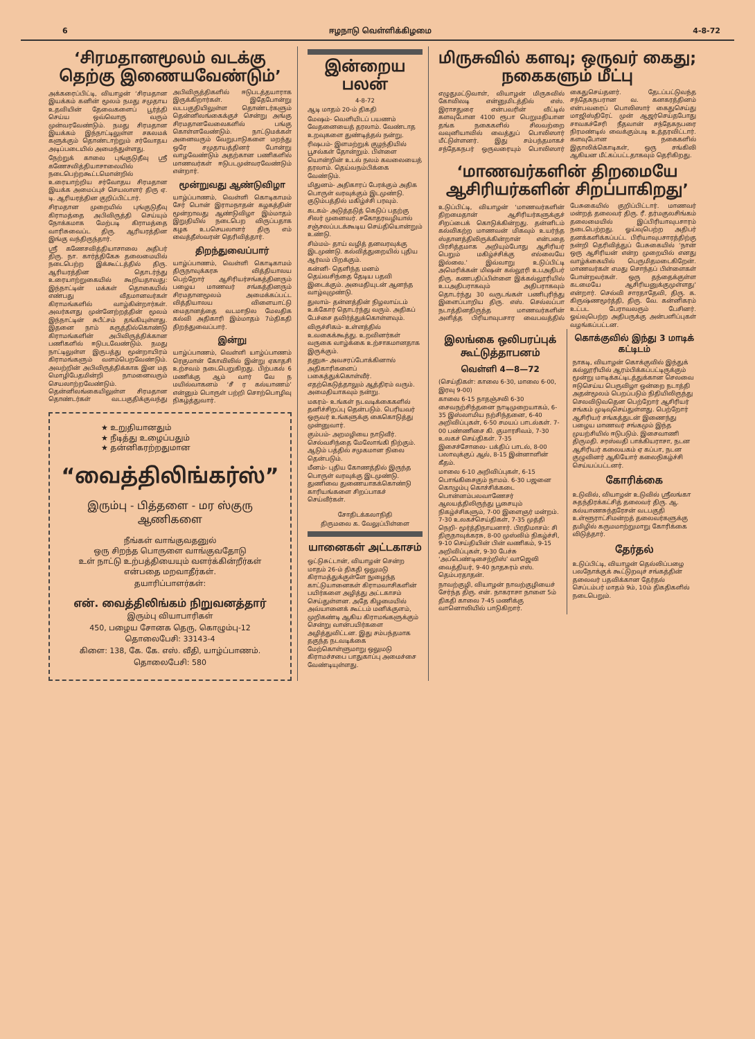6 ஈழநாடு வெள்ளிக்கிழமை 4-8-72
‘சிரமதானமூலம் வடக்கு தெற்கு இணையவேண்டும்’
அக்கரைப்பிட்டி, வியாழன் ‘சிரமதான இயக்கம் கனின் மூலம் நமது சமுதாய உதவியின் தேவைகளைப் பூர்த்தி செய்ய ஒவ்வொரு வரும் முன்வரவேண்டும். நமது சிரமதான இயக்கம் இந்நாட்டிலுள்ள சகலமக் களுக்கும் தொண்டாற்றும் சர்வோதய அடிப்படையில் அமைந்துள்ளது.
நேற்றுக் காலை புங்குடுதீவு ஸ்ரீ கணேசவித்தியாசாலையில் நடைபெற்றகூட்டமொன்றில் உரையாற்றிய சர்வோதய சிரமதான இயக்க அமைப்புச் செயலாளர் திரு ஏ. டி. ஆரியரத்தின குறிப்பிட்டார்.
சிரமதான முறையில் புங்குடுதீவு கிராமத்தை அபிவிருத்தி செய்யும் நோக்கமாக மேற்படி கிராமத்தை வாரிசுவைப்ட திரு. ஆரியரத்தின இங்கு வந்திருந்தார்.
ஸ்ரீ கணேசவித்தியாசாலை அதிபர் திரு. நா. கார்த்திகேசு தலைமையில் நடைபெற்ற இக்கூட்டத்தில் திரு. ஆரியரத்தின தொடர்ந்து உரையாற்றுகையில் கூறியதாவது: இந்நாட்டின் மக்கள் தொகையில் எண்பது வீதமானவர்கள் கிராமங்களில் வாழ்கின்றார்கள். அவர்களது முன்னேற்றத்தின் மூலம் இந்நாட்டின் சுபீட்சம் தங்கியுள்ளது. இதனை நாம் கருத்தில்கொண்டு கிராமங்களின் அபிவிருத்திக்கான பணிகளில் ஈடுபடவேண்டும். நமது நாட்டிலுள்ள இருபத்து மூன்றாயிரம் கிராமங்களும் வளம்பெறவேண்டும். அவற்றின் அபிவிருத்திக்காக இன மத மொழிபேதமின்றி நாமனைவரும் செயலாற்றவேண்டும். தென்னிலங்கையிலுள்ள சிரமதான தொண்டர்கள் வடபகுதிக்குவந்து அபிவிருத்திகளில் ஈடுபடத்தயாராக இருக்கிறார்கள். இதேபோன்று வடபகுதியிலுள்ள தொண்டர்களும் தென்னிலங்கைக்குச் சென்று அங்கு சிரமதானவேலைகளில் பங்கு கொள்ளவேண்டும். நாட்டுமக்கள் அனைவரும் வேறுபாடுகளை மறந்து ஒரே சமுதாயத்தினர் போன்று வாழவேண்டும் அதற்கான பணிகளில் மாணவர்கள் ஈடுபடமுன்வரவேண்டும் என்றார்.
மூன்றுவது ஆண்டுவிழா
யாழ்ப்பாணம், வெள்ளி கொடிகாமம் சேர் பொன் இராமநாதன் கழகத்தின் மூன்றாவது ஆண்டுவிழா இம்மாதம் இறுதியில் நடைபெற விருப்பதாக கழக உபசெயலாளர் திரு எம் வைத்தீஸ்வரன் தெரிவித்தார்.
திறந்துவைப்பார்
யாழ்ப்பாணம், வெள்ளி கொடிகாமம் திருநாவுக்கரசு வித்தியாலய பெற்றோர் ஆசிரியர்சங்கத்தினரும் பழைய மாணவர் சங்கத்தினரும் சிரமதானமூலம் அமைக்கப்பட்ட வித்தியாலய விளையாட்டு மைதானத்தை வடமாநில மேலதிக கல்வி அதிகாரி இம்மாதம் 7ம்திகதி திறந்துவைப்பார்.
இன்று
யாழ்ப்பாணம், வெள்ளி யாழ்ப்பாணம் ரெகுமான் கோவிலில் இன்று ஏகாதசி உற்சவம் நடைபெறுகிறது. பிற்பகல் 6 மணிக்கு ஆம் வார் வே ந மயில்வாகனம் ‘சீ ர கல்யாணம்’ என்னும் பொருள் பற்றி சொற்பொழிவு நிகழ்த்துவார்.
★ உறுதியானதும்
★ நீடித்து உழைப்பதும்
★ தன்னிகரற்றதுமான
“வைத்திலிங்கர்ஸ்”
இரும்பு - பித்தளை - மர ஸ்குரு ஆணிகளை
நீங்கள் வாங்குவதனுல்
ஒரு சிறந்த பொருளை வாங்குவதோடு
உள் நாட்டு உற்பத்தியையும் வளர்க்கின்றீர்கள்
என்பதை மறவாதீர்கள்.
தயாரிப்பாளர்கள்:
என். வைத்திலிங்கம் நிறுவனத்தார்
இரும்பு வியாபாரிகள்
450, பழைய சோனக தெரு, கொழும்பு-12
தொலைபேசி: 33143-4
கிளை: 138, கே. கே. எஸ். வீதி, யாழ்ப்பாணம்.
தொலைபேசி: 580
இன்றைய பலன்
4-8-72
ஆடி மாதம் 20-ம் திகதி
மேஷம்- வெளியிடப் பயணம் வேதனையைத் தரலாம். வேண்டாத உறவுகளை துண்டித்தல் நன்று.
ரிஷபம்- இளமற்றுக் குழந்தியில் பூசல்கள் தோன்றும். பிள்ளை யொன்றின் உடல் நலம் கவலையைத் தரலாம். தெய்வநம்பிக்கை வேண்டும்.
மிதுனம்- அதிகாரப் பேரக்கும் அதிக பொருள் வரவுக்கும் இடமுண்டு. குடும்பத்தில் மகிழ்ச்சி பரவும்.
கடகம்- அடுத்தடுத் கெடுப் பதற்கு சிலர் முனைவர். சகோதரவழியால் சஞ்சலப்படக்கூடிய செய்தியொன்றும் உண்டு.
சிம்மம்- தாய் வழித் தனவரவுக்கு இடமுண்டு. கல்வித்துறையில் புதிய ஆர்வம் பிறக்கும்.
கன்னி- தெளிந்த மனம் தெய்வசிந்தை தேடிய பதவி இடைக்கும். அமைதியுடன் ஆனந்த வாழ்வுமுண்டு.
துலாம்- தன்னத்தின் நிழலாய்டம் உக்கோர் தொடர்ந்து வரும். அதிகப் பேச்சை தவிர்த்துக்கொள்ளவும்.
விருச்சிகம்- உள்ளத்தில் உவகைக்கூத்து. உறவினர்கள் வருகை வாழ்க்கை உற்சாகமானதாக இருக்கும்.
தனுசு- அவசரப்போக்கினால் அதிகாரிகளைப் பகைத்துக்கொள்வீர். எதற்கெடுத்தாலும் ஆத்திரம் வரும். அமைதியாகவும் நன்று.
மகரம்- உங்கள் நடவடிக்கைகளில் தனிச்சிறப்பு தென்படும். பெரியவர் ஒருவர் உங்களுக்கு கைகொடுத்து முன்னுவார்.
கும்பம்- அறமழியை நாடுவீர். செல்வசிந்தை மேலோங்கி நிற்கும். ஆடும் பத்தில் சமுகமான நிலை தென்படும்.
மீனம்- புதிய கோணத்தில் இருந்த பொருள் வரவுக்கு இடமுண்டு. துணிவை துணையாகக்கொண்டு காரியங்களை சிறப்பாகச் செய்வீர்கள்.
சோதிடக்கலாநிதி
திருமலை க. வேலுப்பிள்ளை
யானைகள் அட்டகாசம்
ஒட்டுசுட்டான், வியாழன் சென்ற மாதம் 26-ம் திகதி ஒலுமடு கிராமத்துக்குள்ளே நுழைந்த காட்டுயானைகள் கிராமவாசிகளின் பயிர்களை அழித்து அட்டகாசம் செய்துள்ளன. அதே கிழமையில் அவ்யானைக் கூட்டம் மனிக்குளம், முறிகண்டி ஆகிய கிராமங்களுக்கும் சென்று வான்பயிர்களை அழித்துவிட்டன. இது சம்பந்தமாக தகுந்த நடவடிக்கை மேற்கொள்ளுமாறு ஒலுமடு கிராமச்சபை பாதுகாப்பு அமைச்சை வேண்டியுள்ளது.
மிருசுவில் களவு; ஒருவர் கைது; நகைகளும் மீட்பு
எழுதுமட்டுவாள், வியாழன் மிருசுவில் கோவிலடி என்னுமிடத்தில் எஸ். இராசதுரை என்பவரின் வீட்டில் களவுபோன 4100 ரூபா பெறுமதியான தங்க நகைகளில் சிலவற்றை வவுனியாவில் வைத்துப் பொலிஸார் மீட்டுள்ளனர். இது சம்பந்தமாகச் சந்தேகநபர் ஒருவரையும் பொலிஸார் கைதுசெய்தனர். தேடப்பட்டுவந்த சந்தேகநபரான வ. கனகரத்தினம் என்பவரைப் பொலிஸார் கைதுசெய்து மாஜிஸ்திரேட் முன் ஆஜர்செய்தபோது சாவகச்சேரி நீதவான் சந்தேகநபரை நிரமண்டில் வைக்கும்படி உத்தரவிட்டார். களவுபோன நகைகளில் இதாலிக்கொடிகள், ஒரு சங்கிலி ஆகியன மீட்கப்பட்டதாகவும் தெரிகிறது.
‘மாணவர்களின் திறமையே ஆசிரியர்களின் சிறப்பாகிறது’
உடுப்பிட்டி, வியாழன் ‘மாணவர்களின் திறமைதான் ஆசிரியர்களுக்குச் சிறப்பைக் கொடுக்கின்றது. தன்னிடம் கல்விகற்ற மாணவன் மிகவும் உயர்ந்த ஸ்தானத்திலிருக்கின்றான் என்பதை பிரசித்தமாக அறியும்போது ஆசிரியர் பெறும் மகிழ்ச்சிக்கு எல்லையே இல்லை.’ இவ்வாறு உடுப்பிட்டி அமெரிக்கன் மிஷன் கல்லூரி உபஅதிபர் திரு. கணபதிப்பிள்ளை இக்கல்லூரியில் உபஅதிபராகவும் அதிபராகவும் தொடர்ந்து 30 வருடங்கள் பணிபுரிந்து இளைப்பாறிய திரு. எஸ். செல்லப்பா நடாத்தினதிருந்த மாணவர்களின் அளித்த பிரியாவுபசார வைபவத்தில் பேசுகையில் குறிப்பிட்டார். மாணவர் மன்றத் தலைவர் திரு. ரீ. தர்மகுலசிங்கம் தலைமையில் இப்பிரியாவுபசாரம் நடைபெற்றது. ஓய்வுபெற்ற அதிபர் தனக்களிக்கப்பட்ட பிரியாவுபசாரத்திற்கு நன்றி தெரிவித்துப் பேசுகையில் ‘நான் ஒரு ஆசிரியன் என்ற முறையில் எனது வாழ்க்கையில் பெருமிதமடைகிறேன். மாணவர்கள் எமது சொந்தப் பிள்ளைகள் போன்றவர்கள். ஒரு தந்தைக்குள்ள கடமையே ஆசிரியனுக்குமுள்ளது’ என்றார். செல்வி சாரதாதேவி, திரு. க. கிருஷ்ணமூர்த்தி, திரு. வே. கன்னிகரம் உட்பட பேராவலரும் பேசினர். ஓய்வுபெற்ற அதிபருக்கு அன்பளிப்புகள் வழங்கப்பட்டன.
இலங்கை ஒலிபரப்புக் கூட்டுத்தாபனம்
வெள்ளி 4—8—72
(செய்திகள்: காலை 6-30, மாலை 6-00, இரவு 9-00)
காலை 6-15 நாதஞ்சலி 6-30 சைவநற்சிந்தனை நாடிமுறையாகம், 6-35 இஸ்லாமிய நற்சிந்தனை, 6-40 அறிவிப்புகள், 6-50 சமயப் பாடல்கள். 7-00 பண்ணிசை கி. குமாரசிவம், 7-30 உலகச் செய்திகள். 7-35 இசைச்சோலை- பக்திப் பாடல், 8-00 பலாவுக்குப் ஆல், 8-15 இன்னாளின் கீதம்.
மாலை 6-10 அறிவிப்புகள், 6-15 பொங்கிசைகும் நாமம். 6-30 பஜனை கொழும்பு கொச்சிக்கடை பொன்னம்பலவாணேசர் ஆலயத்திலிருந்து பூசையும் நிகழ்ச்சிகளும், 7-00 இளைஞர் மன்றம். 7-30 உலகச்செய்திகள், 7-35 முத்தி நெறி- மூர்த்திநாயனார். பிரதிமாசம்: சி திருநாவுக்கரசு, 8-00 முஸ்லிம் நிகழ்ச்சி, 9-10 செய்தியின் பின் வணிகம், 9-15 அறிவிப்புகள், 9-30 பேச்சு ‘அப்பெண்டிசைற்றிஸ்’ வாஜெலி வைத்தியர், 9-40 நாதசுரம் எஸ். தெம்பரதாதன்.
நாவற்குழி, வியாழன் நாவற்குழியைச் சேர்ந்த திரு. என். நாகராசா நாளை 5ம் திகதி காலை 7-45 மணிக்கு வானொலியில் பாடுகிறார்.
கொக்குவில் இந்து 3 மாடிக் கட்டிடம்
நாகடி, வியாழன் கொக்குவில் இந்துக் கல்லூரியில் ஆரம்பிக்கப்பட்டிருக்கும் மூன்று மாடிக்கட்டிடத்துக்கான செலவை ஈடுசெய்ய பெருவிழா ஒன்றை நடாத்தி அதன்மூலம் பெறப்படும் நிதியிலிருந்து செலவிடுவதென பெற்றோர் ஆசிரியர் சங்கம் முடிவுசெய்துள்ளது. பெற்றோர் ஆசிரியர் சங்கத்துடன் இணைந்து பழைய மாணவர் சங்கமும் இந்த முயற்சியில் ஈடுபடும். இசைவாணி திருமதி. சரஸ்வதி பாக்கியராசா, நடன ஆசிரியர் கலையகம் ஏ கப்பா, நடன குழுவினர் ஆகியோர் கலைநிகழ்ச்சி செய்யப்பட்டனர்.
கோரிக்கை
உடுவில், வியாழன் உடுவில் ஸ்ரீலங்கா சுதந்திரக்கட்சித் தலைவர் திரு. ஆ. கல்யாணசுந்தரேசன் வடபகுதி உள்ளூராட்சிமன்றத் தலைவர்களுக்கு தமிழில் கருமமாற்றுமாறு கோரிக்கை விடுத்தார்.
தேர்தல்
உடுப்பிட்டி, வியாழன் தெல்லிப்பழை பலநோக்குக் கூட்டுறவுச் சங்கத்தின் தலைவர் பதவிக்கான தேர்தல் செப்டம்பர் மாதம் 9ம், 10ம் திகதிகளில் நடைபெறும்.